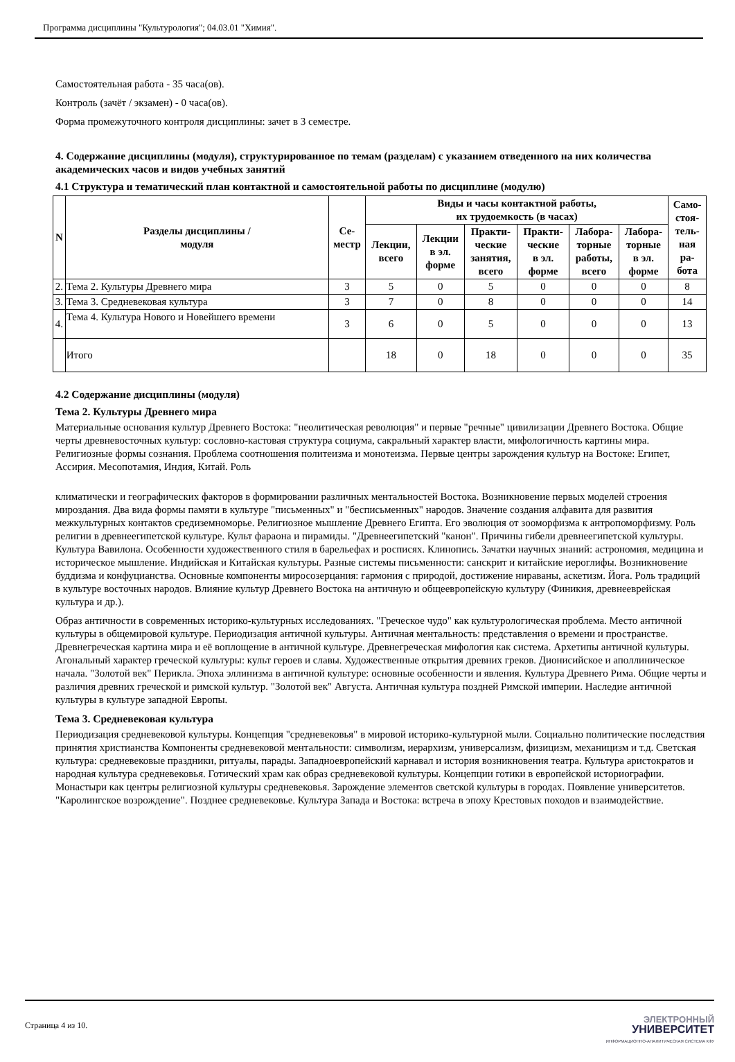Программа дисциплины "Культурология"; 04.03.01 "Химия".
Самостоятельная работа - 35 часа(ов).
Контроль (зачёт / экзамен) - 0 часа(ов).
Форма промежуточного контроля дисциплины: зачет в 3 семестре.
4. Содержание дисциплины (модуля), структурированное по темам (разделам) с указанием отведенного на них количества академических часов и видов учебных занятий
4.1 Структура и тематический план контактной и самостоятельной работы по дисциплине (модулю)
| N | Разделы дисциплины / модуля | Се- местр | Виды и часы контактной работы, их трудоемкость (в часах) | | | | | | Само- стоя- тель- ная ра- бота |
| --- | --- | --- | --- | --- | --- | --- | --- | --- | --- |
| | | | Лекции, всего | Лекции в эл. форме | Практи- ческие занятия, всего | Практи- ческие в эл. форме | Лабора- торные работы, всего | Лабора- торные в эл. форме | |
| 2. | Тема 2. Культуры Древнего мира | 3 | 5 | 0 | 5 | 0 | 0 | 0 | 8 |
| 3. | Тема 3. Средневековая культура | 3 | 7 | 0 | 8 | 0 | 0 | 0 | 14 |
| 4. | Тема 4. Культура Нового и Новейшего времени | 3 | 6 | 0 | 5 | 0 | 0 | 0 | 13 |
| | Итого | | 18 | 0 | 18 | 0 | 0 | 0 | 35 |
4.2 Содержание дисциплины (модуля)
Тема 2. Культуры Древнего мира
Материальные основания культур Древнего Востока: "неолитическая революция" и первые "речные" цивилизации Древнего Востока. Общие черты древневосточных культур: сословно-кастовая структура социума, сакральный характер власти, мифологичность картины мира. Религиозные формы сознания. Проблема соотношения политеизма и монотеизма. Первые центры зарождения культур на Востоке: Египет, Ассирия. Месопотамия, Индия, Китай. Роль
климатически и географических факторов в формировании различных ментальностей Востока. Возникновение первых моделей строения мироздания. Два вида формы памяти в культуре "письменных" и "бесписьменных" народов. Значение создания алфавита для развития межкультурных контактов средиземноморье. Религиозное мышление Древнего Египта. Его эволюция от зооморфизма к антропоморфизму. Роль религии в древнеегипетской культуре. Культ фараона и пирамиды. "Древнеегипетский "канон". Причины гибели древнеегипетской культуры. Культура Вавилона. Особенности художественного стиля в барельефах и росписях. Клинопись. Зачатки научных знаний: астрономия, медицина и историческое мышление. Индийская и Китайская культуры. Разные системы письменности: санскрит и китайские иероглифы. Возникновение буддизма и конфуцианства. Основные компоненты миросозерцания: гармония с природой, достижение нираваны, аскетизм. Йога. Роль традиций в культуре восточных народов. Влияние культур Древнего Востока на античную и общеевропейскую культуру (Финикия, древнееврейская культура и др.).
Образ античности в современных историко-культурных исследованиях. "Греческое чудо" как культурологическая проблема. Место античной культуры в общемировой культуре. Периодизация античной культуры. Античная ментальность: представления о времени и пространстве. Древнегреческая картина мира и её воплощение в античной культуре. Древнегреческая мифология как система. Архетипы античной культуры. Агональный характер греческой культуры: культ героев и славы. Художественные открытия древних греков. Дионисийское и аполлиническое начала. "Золотой век" Перикла. Эпоха эллинизма в античной культуре: основные особенности и явления. Культура Древнего Рима. Общие черты и различия древних греческой и римской культур. "Золотой век" Августа. Античная культура поздней Римской империи. Наследие античной культуры в культуре западной Европы.
Тема 3. Средневековая культура
Периодизация средневековой культуры. Концепция "средневековья" в мировой историко-культурной мыли. Социально политические последствия принятия христианства Компоненты средневековой ментальности: символизм, иерархизм, универсализм, физицизм, механицизм и т.д. Светская культура: средневековые праздники, ритуалы, парады. Западноевропейский карнавал и история возникновения театра. Культура аристократов и народная культура средневековья. Готический храм как образ средневековой культуры. Концепции готики в европейской историографии. Монастыри как центры религиозной культуры средневековья. Зарождение элементов светской культуры в городах. Появление университетов. "Каролингское возрождение". Позднее средневековье. Культура Запада и Востока: встреча в эпоху Крестовых походов и взаимодействие.
Страница 4 из 10.
ЭЛЕКТРОННЫЙ
УНИВЕРСИТЕТ
ИНФОРМАЦИОННО-АНАЛИТИЧЕСКАЯ СИСТЕМА КФУ